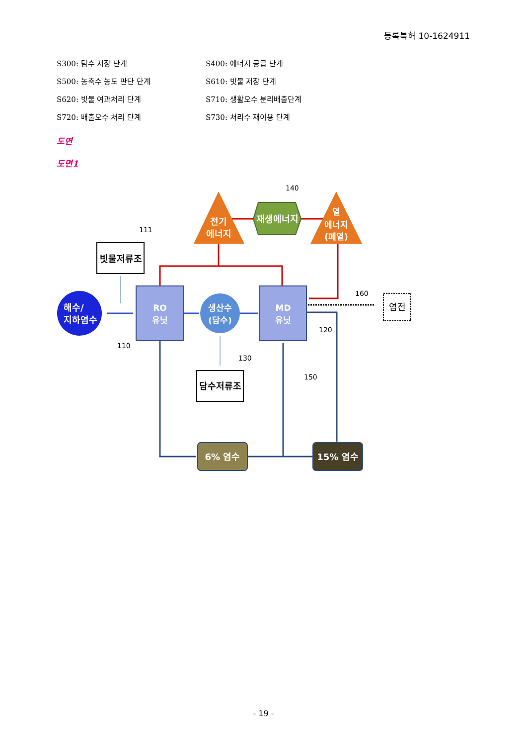등록특허 10-1624911
S300: 담수 저장 단계 S400: 에너지 공급 단계
S500: 농축수 농도 판단 단계 S610: 빗물 저장 단계
S620: 빗물 여과처리 단계 S710: 생활오수 분리배출단계
S720: 배출오수 처리 단계 S730: 처리수 재이용 단계
도면
도면1
전기
에너지
재생에너지
열
에너지
(폐열)
빗물저류조
해수/
지하염수
RO
유닛
생산수
(담수)
MD
유닛
염전
담수저류조
6% 염수
15% 염수
140
111
110
120
130
150
160
- 19 -